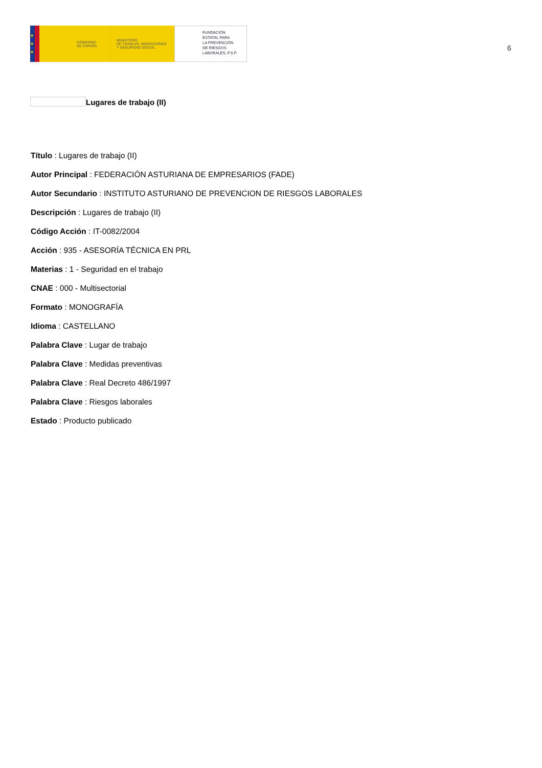★
★
★
GOBIERNO
DE ESPAÑA
MINISTERIO
DE TRABAJO, MIGRACIONES
Y SEGURIDAD SOCIAL
FUNDACIÓN
ESTATAL PARA
LA PREVENCIÓN
DE RIESGOS
LABORALES, F.S.P.
6
Lugares de trabajo (II)
Título : Lugares de trabajo (II)
Autor Principal : FEDERACIÓN ASTURIANA DE EMPRESARIOS (FADE)
Autor Secundario : INSTITUTO ASTURIANO DE PREVENCION DE RIESGOS LABORALES
Descripción : Lugares de trabajo (II)
Código Acción : IT-0082/2004
Acción : 935 - ASESORÍA TÉCNICA EN PRL
Materias : 1 - Seguridad en el trabajo
CNAE : 000 - Multisectorial
Formato : MONOGRAFÍA
Idioma : CASTELLANO
Palabra Clave : Lugar de trabajo
Palabra Clave : Medidas preventivas
Palabra Clave : Real Decreto 486/1997
Palabra Clave : Riesgos laborales
Estado : Producto publicado